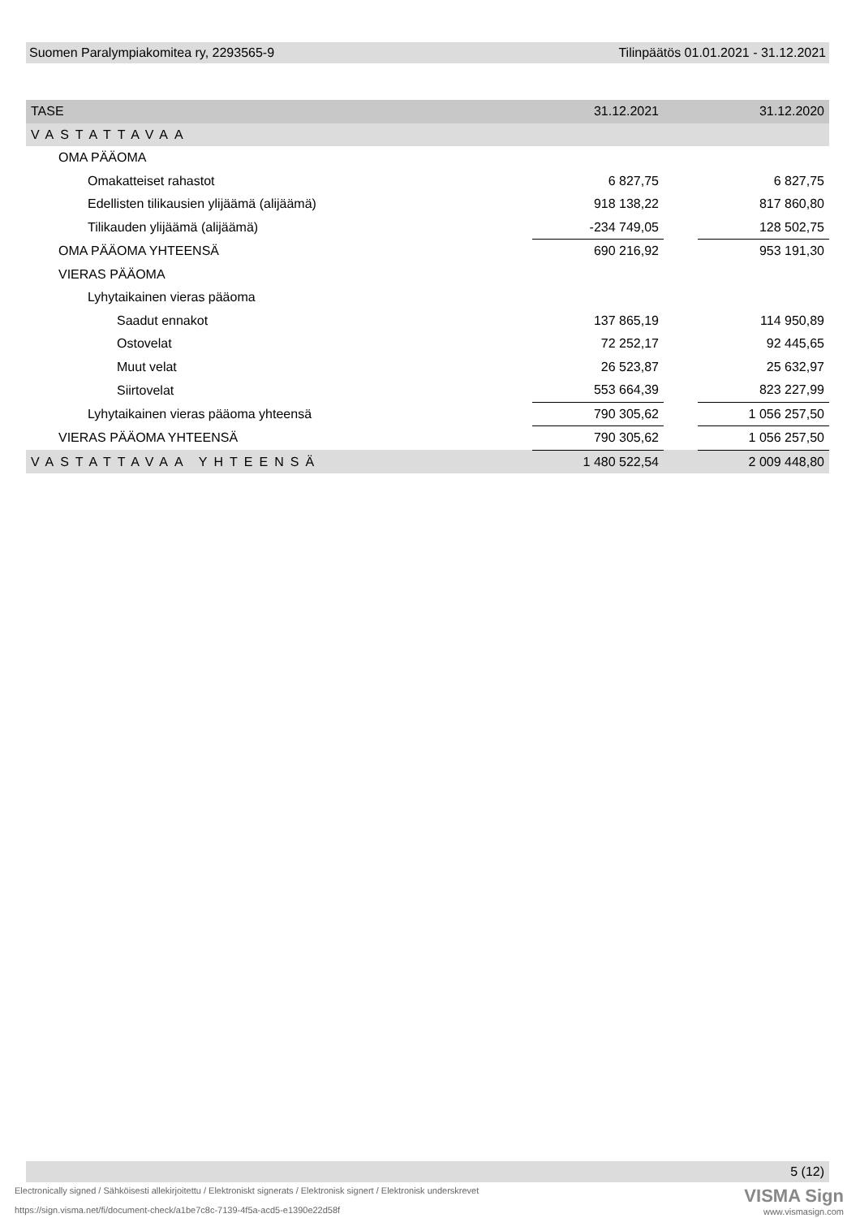Suomen Paralympiakomitea ry, 2293565-9 Tilinpäätös 01.01.2021 - 31.12.2021
| TASE | 31.12.2021 | | 31.12.2020 |
| --- | --- | --- | --- |
| VASTATTAVAA | | | |
| OMA PÄÄOMA | | | |
| Omakatteiset rahastot | 6 827,75 | | 6 827,75 |
| Edellisten tilikausien ylijäämä (alijäämä) | 918 138,22 | | 817 860,80 |
| Tilikauden ylijäämä (alijäämä) | -234 749,05 | | 128 502,75 |
| OMA PÄÄOMA YHTEENSÄ | 690 216,92 | | 953 191,30 |
| VIERAS PÄÄOMA | | | |
| Lyhytaikainen vieras pääoma | | | |
| Saadut ennakot | 137 865,19 | | 114 950,89 |
| Ostovelat | 72 252,17 | | 92 445,65 |
| Muut velat | 26 523,87 | | 25 632,97 |
| Siirtovelat | 553 664,39 | | 823 227,99 |
| Lyhytaikainen vieras pääoma yhteensä | 790 305,62 | | 1 056 257,50 |
| VIERAS PÄÄOMA YHTEENSÄ | 790 305,62 | | 1 056 257,50 |
| VASTATTAVAA YHTEENSÄ | 1 480 522,54 | | 2 009 448,80 |
5 (12)
Electronically signed / Sähköisesti allekirjoitettu / Elektroniskt signerats / Elektronisk signert / Elektronisk underskrevet
https://sign.visma.net/fi/document-check/a1be7c8c-7139-4f5a-acd5-e1390e22d58f
VISMA Sign
www.vismasign.com